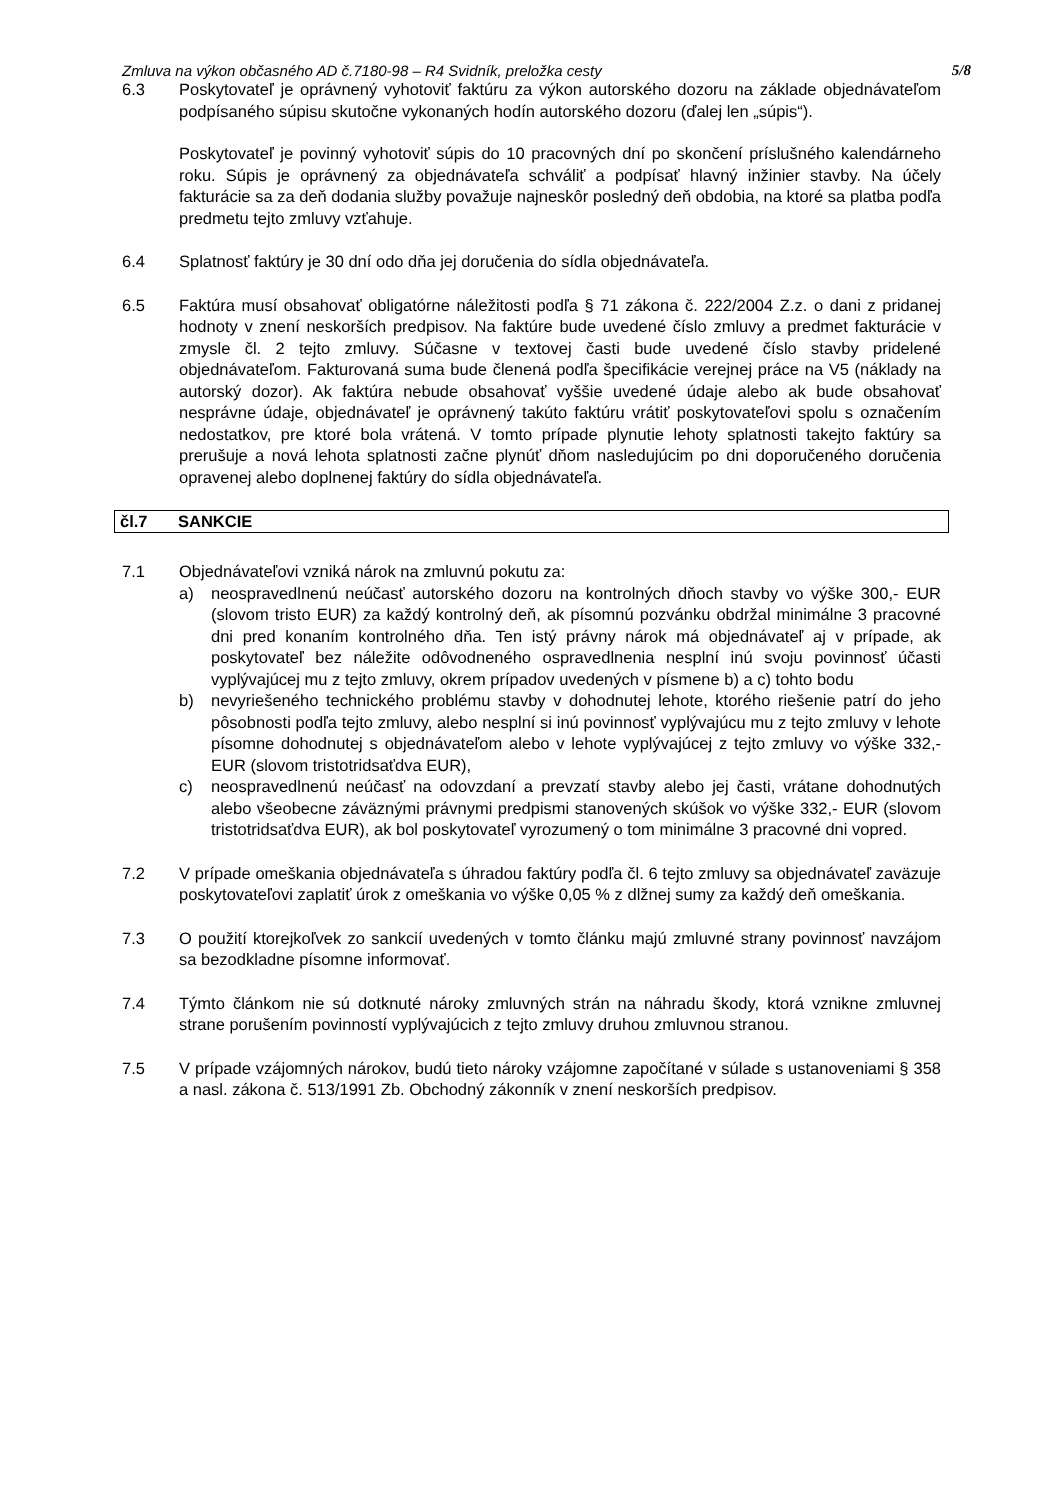Zmluva na výkon občasného AD č.7180-98 – R4 Svidník, preložka cesty 5/8
6.3 Poskytovateľ je oprávnený vyhotoviť faktúru za výkon autorského dozoru na základe objednávateľom podpísaného súpisu skutočne vykonaných hodín autorského dozoru (ďalej len „súpis“).
Poskytovateľ je povinný vyhotoviť súpis do 10 pracovných dní po skončení príslušného kalendárneho roku. Súpis je oprávnený za objednávateľa schváliť a podpísať hlavný inžinier stavby. Na účely fakturácie sa za deň dodania služby považuje najneskôr posledný deň obdobia, na ktoré sa platba podľa predmetu tejto zmluvy vzťahuje.
6.4 Splatnosť faktúry je 30 dní odo dňa jej doručenia do sídla objednávateľa.
6.5 Faktúra musí obsahovať obligatórne náležitosti podľa § 71 zákona č. 222/2004 Z.z. o dani z pridanej hodnoty v znení neskorších predpisov. Na faktúre bude uvedené číslo zmluvy a predmet fakturácie v zmysle čl. 2 tejto zmluvy. Súčasne v textovej časti bude uvedené číslo stavby pridelené objednávateľom. Fakturovaná suma bude členená podľa špecifikácie verejnej práce na V5 (náklady na autorský dozor). Ak faktúra nebude obsahovať vyššie uvedené údaje alebo ak bude obsahovať nesprávne údaje, objednávateľ je oprávnený takúto faktúru vrátiť poskytovateľovi spolu s označením nedostatkov, pre ktoré bola vrátená. V tomto prípade plynutie lehoty splatnosti takejto faktúry sa prerušuje a nová lehota splatnosti začne plynúť dňom nasledujúcim po dni doporučeného doručenia opravenej alebo doplnenej faktúry do sídla objednávateľa.
čl.7 SANKCIE
7.1 Objednávateľovi vzniká nárok na zmluvnú pokutu za:
a) neospravedlnenú neúčasť autorského dozoru na kontrolných dňoch stavby vo výške 300,- EUR (slovom tristo EUR) za každý kontrolný deň, ak písomnú pozvánku obdržal minimálne 3 pracovné dni pred konaním kontrolného dňa. Ten istý právny nárok má objednávateľ aj v prípade, ak poskytovateľ bez náležite odôvodneného ospravedlnenia nesplní inú svoju povinnosť účasti vyplývajúcej mu z tejto zmluvy, okrem prípadov uvedených v písmene b) a c) tohto bodu
b) nevyriešeného technického problému stavby v dohodnutej lehote, ktorého riešenie patrí do jeho pôsobnosti podľa tejto zmluvy, alebo nesplní si inú povinnosť vyplývajúcu mu z tejto zmluvy v lehote písomne dohodnutej s objednávateľom alebo v lehote vyplývajúcej z tejto zmluvy vo výške 332,- EUR (slovom tristotridsaťdva EUR),
c) neospravedlnenú neúčasť na odovzdaní a prevzatí stavby alebo jej časti, vrátane dohodnutých alebo všeobecne záväznými právnymi predpismi stanovených skúšok vo výške 332,- EUR (slovom tristotridsaťdva EUR), ak bol poskytovateľ vyrozumený o tom minimálne 3 pracovné dni vopred.
7.2 V prípade omeškania objednávateľa s úhradou faktúry podľa čl. 6 tejto zmluvy sa objednávateľ zaväzuje poskytovateľovi zaplatiť úrok z omeškania vo výške 0,05 % z dlžnej sumy za každý deň omeškania.
7.3 O použití ktorejkoľvek zo sankcií uvedených v tomto článku majú zmluvné strany povinnosť navzájom sa bezodkladne písomne informovať.
7.4 Týmto článkom nie sú dotknuté nároky zmluvných strán na náhradu škody, ktorá vznikne zmluvnej strane porušením povinností vyplývajúcich z tejto zmluvy druhou zmluvnou stranou.
7.5 V prípade vzájomných nárokov, budú tieto nároky vzájomne započítané v súlade s ustanoveniami § 358 a nasl. zákona č. 513/1991 Zb. Obchodný zákonník v znení neskorších predpisov.